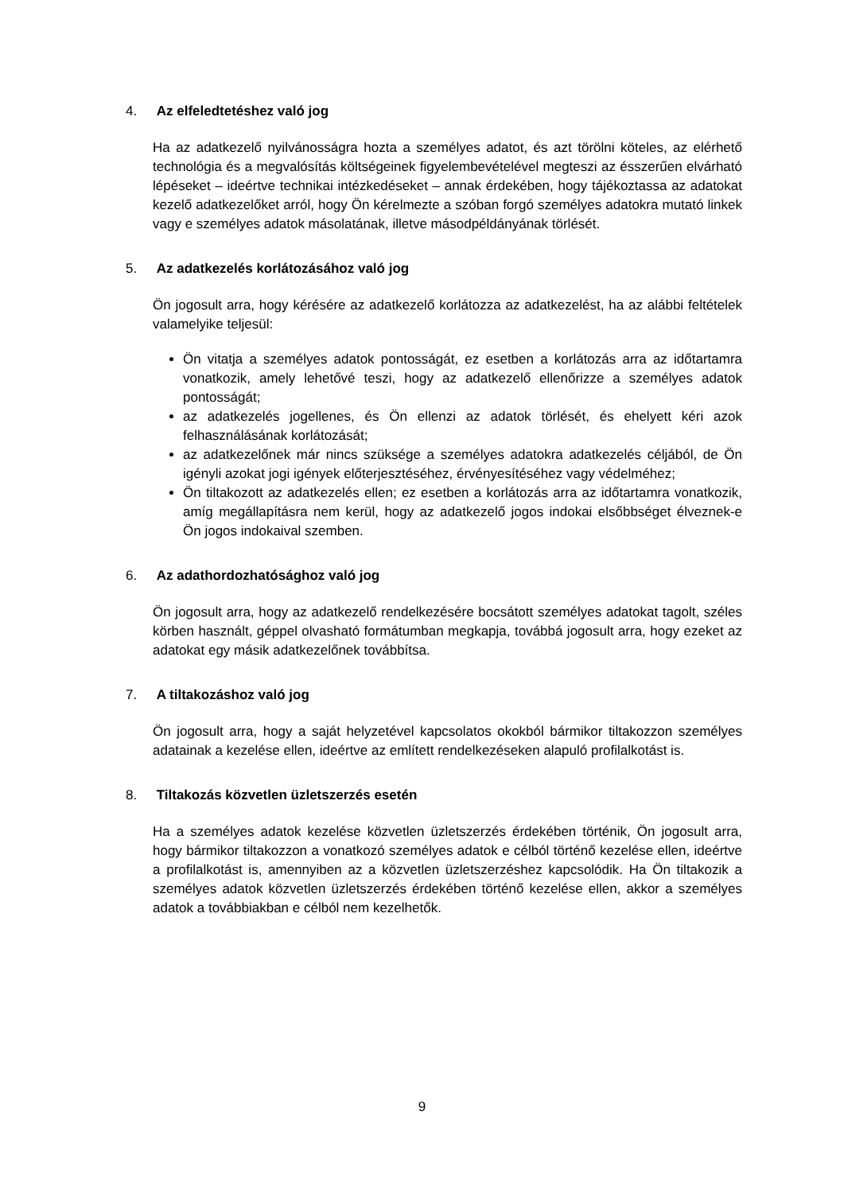4. Az elfeledtetéshez való jog
Ha az adatkezelő nyilvánosságra hozta a személyes adatot, és azt törölni köteles, az elérhető technológia és a megvalósítás költségeinek figyelembevételével megteszi az ésszerűen elvárható lépéseket – ideértve technikai intézkedéseket – annak érdekében, hogy tájékoztassa az adatokat kezelő adatkezelőket arról, hogy Ön kérelmezte a szóban forgó személyes adatokra mutató linkek vagy e személyes adatok másolatának, illetve másodpéldányának törlését.
5. Az adatkezelés korlátozásához való jog
Ön jogosult arra, hogy kérésére az adatkezelő korlátozza az adatkezelést, ha az alábbi feltételek valamelyike teljesül:
Ön vitatja a személyes adatok pontosságát, ez esetben a korlátozás arra az időtartamra vonatkozik, amely lehetővé teszi, hogy az adatkezelő ellenőrizze a személyes adatok pontosságát;
az adatkezelés jogellenes, és Ön ellenzi az adatok törlését, és ehelyett kéri azok felhasználásának korlátozását;
az adatkezelőnek már nincs szüksége a személyes adatokra adatkezelés céljából, de Ön igényli azokat jogi igények előterjesztéséhez, érvényesítéséhez vagy védelméhez;
Ön tiltakozott az adatkezelés ellen; ez esetben a korlátozás arra az időtartamra vonatkozik, amíg megállapításra nem kerül, hogy az adatkezelő jogos indokai elsőbbséget élveznek-e Ön jogos indokaival szemben.
6. Az adathordozhatósághoz való jog
Ön jogosult arra, hogy az adatkezelő rendelkezésére bocsátott személyes adatokat tagolt, széles körben használt, géppel olvasható formátumban megkapja, továbbá jogosult arra, hogy ezeket az adatokat egy másik adatkezelőnek továbbítsa.
7. A tiltakozáshoz való jog
Ön jogosult arra, hogy a saját helyzetével kapcsolatos okokból bármikor tiltakozzon személyes adatainak a kezelése ellen, ideértve az említett rendelkezéseken alapuló profilalkotást is.
8. Tiltakozás közvetlen üzletszerzés esetén
Ha a személyes adatok kezelése közvetlen üzletszerzés érdekében történik, Ön jogosult arra, hogy bármikor tiltakozzon a vonatkozó személyes adatok e célból történő kezelése ellen, ideértve a profilalkotást is, amennyiben az a közvetlen üzletszerzéshez kapcsolódik. Ha Ön tiltakozik a személyes adatok közvetlen üzletszerzés érdekében történő kezelése ellen, akkor a személyes adatok a továbbiakban e célból nem kezelhetők.
9